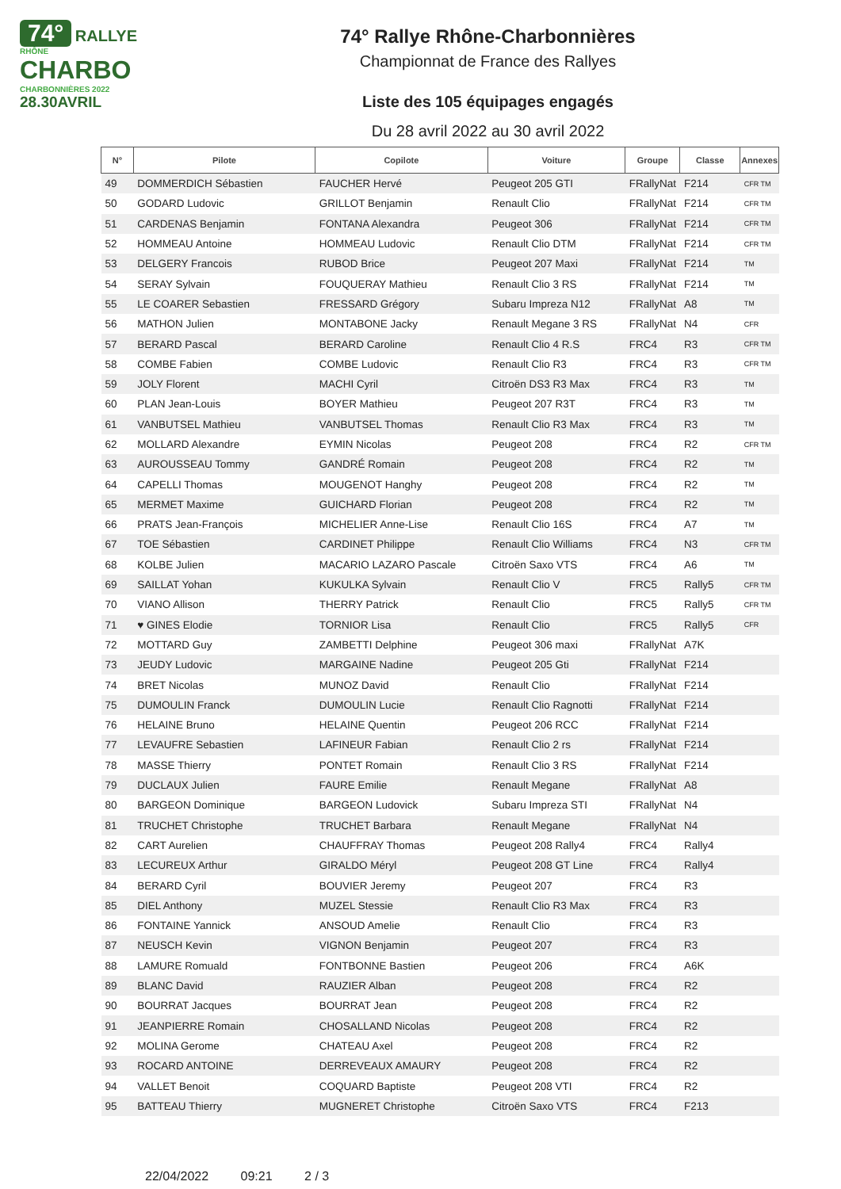74°
RALLYE
RHÔNE
CHARBO
CHARBONNIÈRES 2022
28.30AVRIL
74° Rallye Rhône-Charbonnières
Championnat de France des Rallyes
Liste des 105 équipages engagés
Du 28 avril 2022 au 30 avril 2022
| N° | Pilote | Copilote | Voiture | Groupe | Classe | Annexes |
| --- | --- | --- | --- | --- | --- | --- |
| 49 | DOMMERDICH Sébastien | FAUCHER Hervé | Peugeot 205 GTI | FRallyNat | F214 | CFR TM |
| 50 | GODARD Ludovic | GRILLOT Benjamin | Renault Clio | FRallyNat | F214 | CFR TM |
| 51 | CARDENAS Benjamin | FONTANA Alexandra | Peugeot 306 | FRallyNat | F214 | CFR TM |
| 52 | HOMMEAU Antoine | HOMMEAU Ludovic | Renault Clio DTM | FRallyNat | F214 | CFR TM |
| 53 | DELGERY Francois | RUBOD Brice | Peugeot 207 Maxi | FRallyNat | F214 | TM |
| 54 | SERAY Sylvain | FOUQUERAY Mathieu | Renault Clio 3 RS | FRallyNat | F214 | TM |
| 55 | LE COARER Sebastien | FRESSARD Grégory | Subaru Impreza N12 | FRallyNat | A8 | TM |
| 56 | MATHON Julien | MONTABONE Jacky | Renault Megane 3 RS | FRallyNat | N4 | CFR |
| 57 | BERARD Pascal | BERARD Caroline | Renault Clio 4 R.S | FRC4 | R3 | CFR TM |
| 58 | COMBE Fabien | COMBE Ludovic | Renault Clio R3 | FRC4 | R3 | CFR TM |
| 59 | JOLY Florent | MACHI Cyril | Citroën DS3 R3 Max | FRC4 | R3 | TM |
| 60 | PLAN Jean-Louis | BOYER Mathieu | Peugeot 207 R3T | FRC4 | R3 | TM |
| 61 | VANBUTSEL Mathieu | VANBUTSEL Thomas | Renault Clio R3 Max | FRC4 | R3 | TM |
| 62 | MOLLARD Alexandre | EYMIN Nicolas | Peugeot 208 | FRC4 | R2 | CFR TM |
| 63 | AUROUSSEAU Tommy | GANDRÉ Romain | Peugeot 208 | FRC4 | R2 | TM |
| 64 | CAPELLI Thomas | MOUGENOT Hanghy | Peugeot 208 | FRC4 | R2 | TM |
| 65 | MERMET Maxime | GUICHARD Florian | Peugeot 208 | FRC4 | R2 | TM |
| 66 | PRATS Jean-François | MICHELIER Anne-Lise | Renault Clio 16S | FRC4 | A7 | TM |
| 67 | TOE Sébastien | CARDINET Philippe | Renault Clio Williams | FRC4 | N3 | CFR TM |
| 68 | KOLBE Julien | MACARIO LAZARO Pascale | Citroën Saxo VTS | FRC4 | A6 | TM |
| 69 | SAILLAT Yohan | KUKULKA Sylvain | Renault Clio V | FRC5 | Rally5 | CFR TM |
| 70 | VIANO Allison | THERRY Patrick | Renault Clio | FRC5 | Rally5 | CFR TM |
| 71 | ♥ GINES Elodie | TORNIOR Lisa | Renault Clio | FRC5 | Rally5 | CFR |
| 72 | MOTTARD Guy | ZAMBETTI Delphine | Peugeot 306 maxi | FRallyNat | A7K | |
| 73 | JEUDY Ludovic | MARGAINE Nadine | Peugeot 205 Gti | FRallyNat | F214 | |
| 74 | BRET Nicolas | MUNOZ David | Renault Clio | FRallyNat | F214 | |
| 75 | DUMOULIN Franck | DUMOULIN Lucie | Renault Clio Ragnotti | FRallyNat | F214 | |
| 76 | HELAINE Bruno | HELAINE Quentin | Peugeot 206 RCC | FRallyNat | F214 | |
| 77 | LEVAUFRE Sebastien | LAFINEUR Fabian | Renault Clio 2 rs | FRallyNat | F214 | |
| 78 | MASSE Thierry | PONTET Romain | Renault Clio 3 RS | FRallyNat | F214 | |
| 79 | DUCLAUX Julien | FAURE Emilie | Renault Megane | FRallyNat | A8 | |
| 80 | BARGEON Dominique | BARGEON Ludovick | Subaru Impreza STI | FRallyNat | N4 | |
| 81 | TRUCHET Christophe | TRUCHET Barbara | Renault Megane | FRallyNat | N4 | |
| 82 | CART Aurelien | CHAUFFRAY Thomas | Peugeot 208 Rally4 | FRC4 | Rally4 | |
| 83 | LECUREUX Arthur | GIRALDO Méryl | Peugeot 208 GT Line | FRC4 | Rally4 | |
| 84 | BERARD Cyril | BOUVIER Jeremy | Peugeot 207 | FRC4 | R3 | |
| 85 | DIEL Anthony | MUZEL Stessie | Renault Clio R3 Max | FRC4 | R3 | |
| 86 | FONTAINE Yannick | ANSOUD Amelie | Renault Clio | FRC4 | R3 | |
| 87 | NEUSCH Kevin | VIGNON Benjamin | Peugeot 207 | FRC4 | R3 | |
| 88 | LAMURE Romuald | FONTBONNE Bastien | Peugeot 206 | FRC4 | A6K | |
| 89 | BLANC David | RAUZIER Alban | Peugeot 208 | FRC4 | R2 | |
| 90 | BOURRAT Jacques | BOURRAT Jean | Peugeot 208 | FRC4 | R2 | |
| 91 | JEANPIERRE Romain | CHOSALLAND Nicolas | Peugeot 208 | FRC4 | R2 | |
| 92 | MOLINA Gerome | CHATEAU Axel | Peugeot 208 | FRC4 | R2 | |
| 93 | ROCARD ANTOINE | DERREVEAUX AMAURY | Peugeot 208 | FRC4 | R2 | |
| 94 | VALLET Benoit | COQUARD Baptiste | Peugeot 208 VTI | FRC4 | R2 | |
| 95 | BATTEAU Thierry | MUGNERET Christophe | Citroën Saxo VTS | FRC4 | F213 | |
22/04/2022 09:21 2 / 3